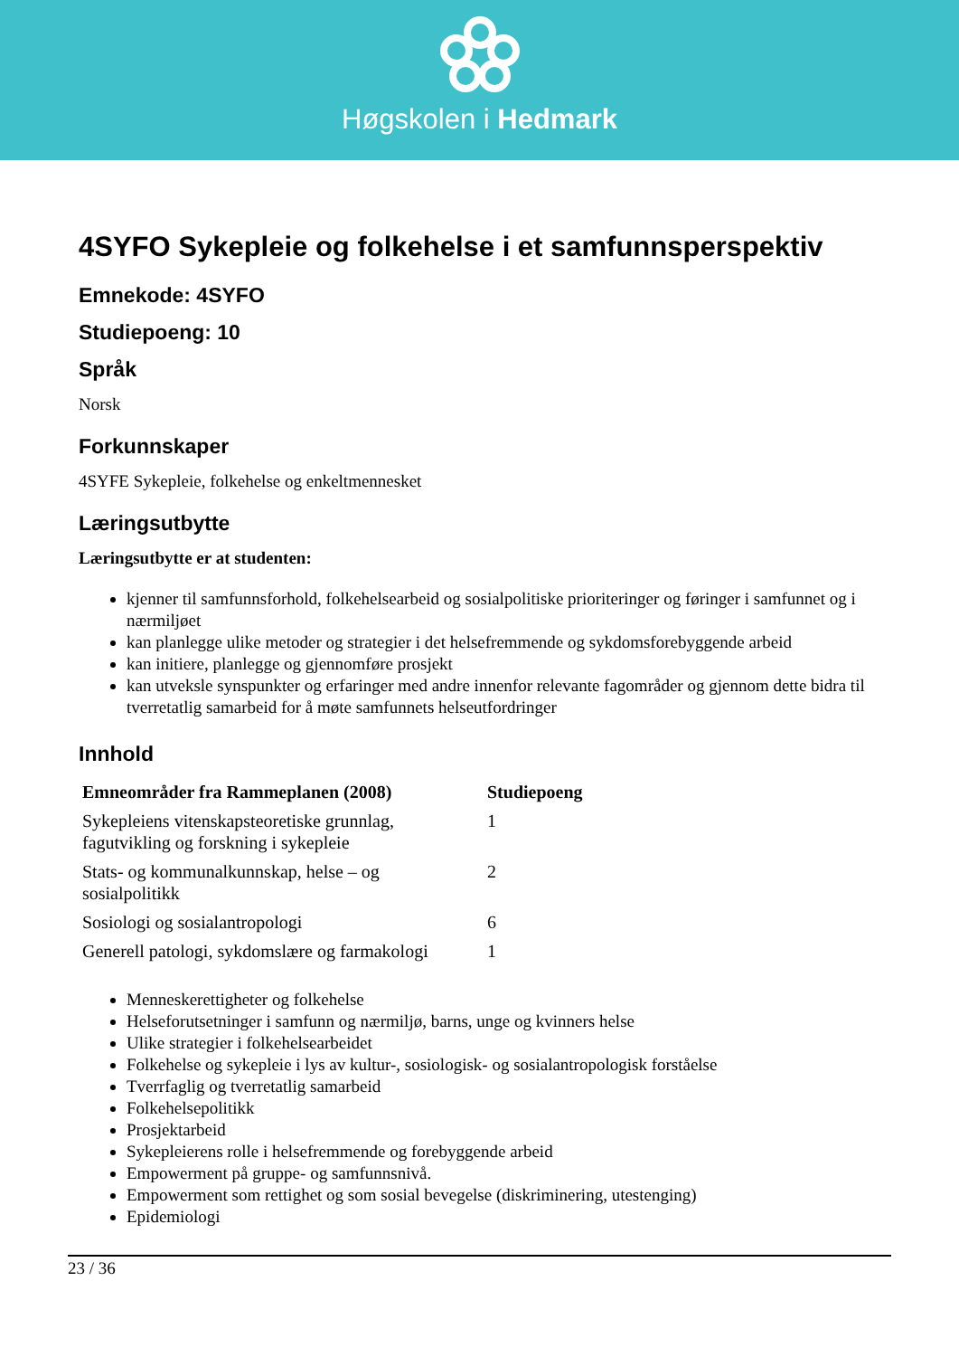Høgskolen i Hedmark
4SYFO Sykepleie og folkehelse i et samfunnsperspektiv
Emnekode: 4SYFO
Studiepoeng: 10
Språk
Norsk
Forkunnskaper
4SYFE Sykepleie, folkehelse og enkeltmennesket
Læringsutbytte
Læringsutbytte er at studenten:
kjenner til samfunnsforhold, folkehelsearbeid og sosialpolitiske prioriteringer og føringer i samfunnet og i nærmiljøet
kan planlegge ulike metoder og strategier i det helsefremmende og sykdomsforebyggende arbeid
kan initiere, planlegge og gjennomføre prosjekt
kan utveksle synspunkter og erfaringer med andre innenfor relevante fagområder og gjennom dette bidra til tverretatlig samarbeid for å møte samfunnets helseutfordringer
Innhold
| Emneområder fra Rammeplanen (2008) | Studiepoeng |
| --- | --- |
| Sykepleiens vitenskapsteoretiske grunnlag, fagutvikling og forskning i sykepleie | 1 |
| Stats- og kommunalkunnskap, helse – og sosialpolitikk | 2 |
| Sosiologi og sosialantropologi | 6 |
| Generell patologi, sykdomslære og farmakologi | 1 |
Menneskerettigheter og folkehelse
Helseforutsetninger i samfunn og nærmiljø, barns, unge og kvinners helse
Ulike strategier i folkehelsearbeidet
Folkehelse og sykepleie i lys av kultur-, sosiologisk- og sosialantropologisk forståelse
Tverrfaglig og tverretatlig samarbeid
Folkehelsepolitikk
Prosjektarbeid
Sykepleierens rolle i helsefremmende og forebyggende arbeid
Empowerment på gruppe- og samfunnsnivå.
Empowerment som rettighet og som sosial bevegelse (diskriminering, utestenging)
Epidemiologi
23 / 36